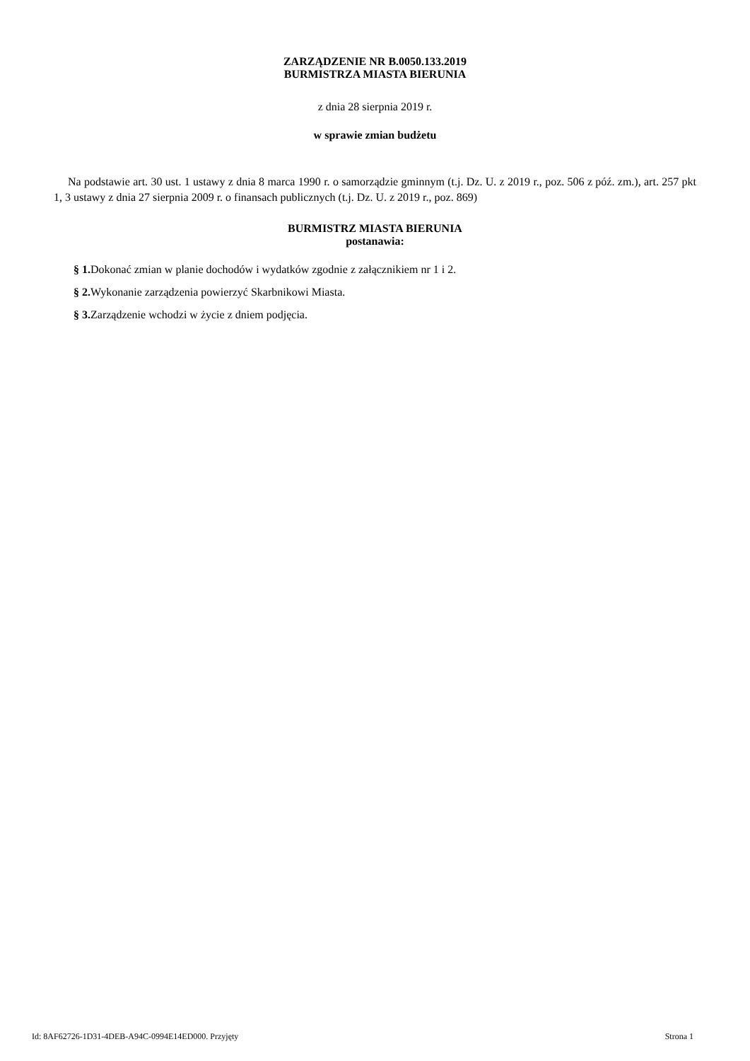ZARZĄDZENIE NR B.0050.133.2019
BURMISTRZA MIASTA BIERUNIA
z dnia 28 sierpnia 2019 r.
w sprawie zmian budżetu
Na podstawie art. 30 ust. 1 ustawy z dnia 8 marca 1990 r. o samorządzie gminnym (t.j. Dz. U. z 2019 r., poz. 506 z póź. zm.), art. 257 pkt 1, 3 ustawy z dnia 27 sierpnia 2009 r. o finansach publicznych (t.j. Dz. U. z 2019 r., poz. 869)
BURMISTRZ MIASTA BIERUNIA
postanawia:
§ 1. Dokonać zmian w planie dochodów i wydatków zgodnie z załącznikiem nr 1 i 2.
§ 2. Wykonanie zarządzenia powierzyć Skarbnikowi Miasta.
§ 3. Zarządzenie wchodzi w życie z dniem podjęcia.
Id: 8AF62726-1D31-4DEB-A94C-0994E14ED000. Przyjęty Strona 1